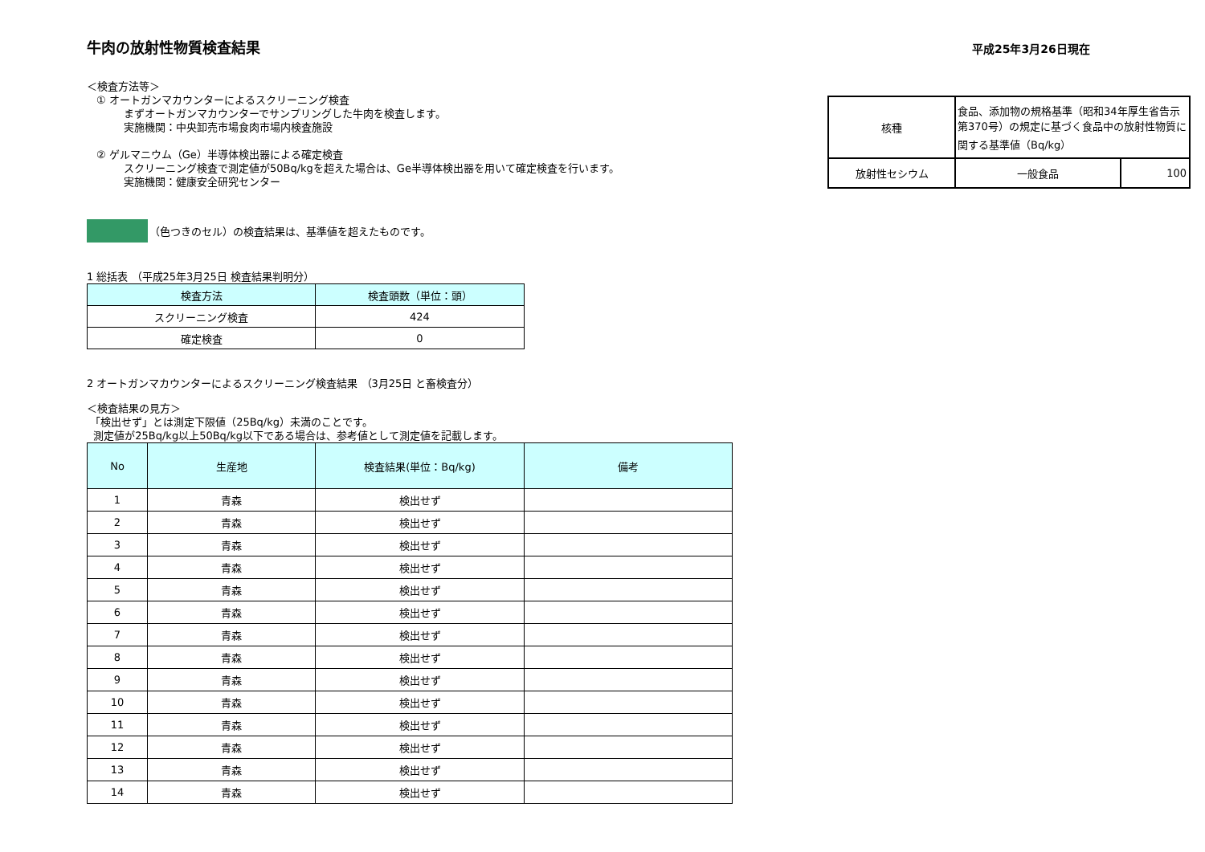平成25年3月26日現在
牛肉の放射性物質検査結果
＜検査方法等＞
① オートガンマカウンターによるスクリーニング検査
まずオートガンマカウンターでサンプリングした牛肉を検査します。
実施機関：中央卸売市場食肉市場内検査施設
② ゲルマニウム（Ge）半導体検出器による確定検査
スクリーニング検査で測定値が50Bq/kgを超えた場合は、Ge半導体検出器を用いて確定検査を行います。
実施機関：健康安全研究センター
| 核種 | 食品、添加物の規格基準（昭和34年厚生省告示第370号）の規定に基づく食品中の放射性物質に関する基準値（Bq/kg） | |
| 放射性セシウム | 一般食品 | 100 |
（色つきのセル）の検査結果は、基準値を超えたものです。
1 総括表 （平成25年3月25日 検査結果判明分）
| 検査方法 | 検査頭数（単位：頭） |
| --- | --- |
| スクリーニング検査 | 424 |
| 確定検査 | 0 |
2 オートガンマカウンターによるスクリーニング検査結果 （3月25日 と畜検査分）
＜検査結果の見方＞
「検出せず」とは測定下限値（25Bq/kg）未満のことです。
測定値が25Bq/kg以上50Bq/kg以下である場合は、参考値として測定値を記載します。
| No | 生産地 | 検査結果(単位：Bq/kg) | 備考 |
| --- | --- | --- | --- |
| 1 | 青森 | 検出せず | |
| 2 | 青森 | 検出せず | |
| 3 | 青森 | 検出せず | |
| 4 | 青森 | 検出せず | |
| 5 | 青森 | 検出せず | |
| 6 | 青森 | 検出せず | |
| 7 | 青森 | 検出せず | |
| 8 | 青森 | 検出せず | |
| 9 | 青森 | 検出せず | |
| 10 | 青森 | 検出せず | |
| 11 | 青森 | 検出せず | |
| 12 | 青森 | 検出せず | |
| 13 | 青森 | 検出せず | |
| 14 | 青森 | 検出せず | |